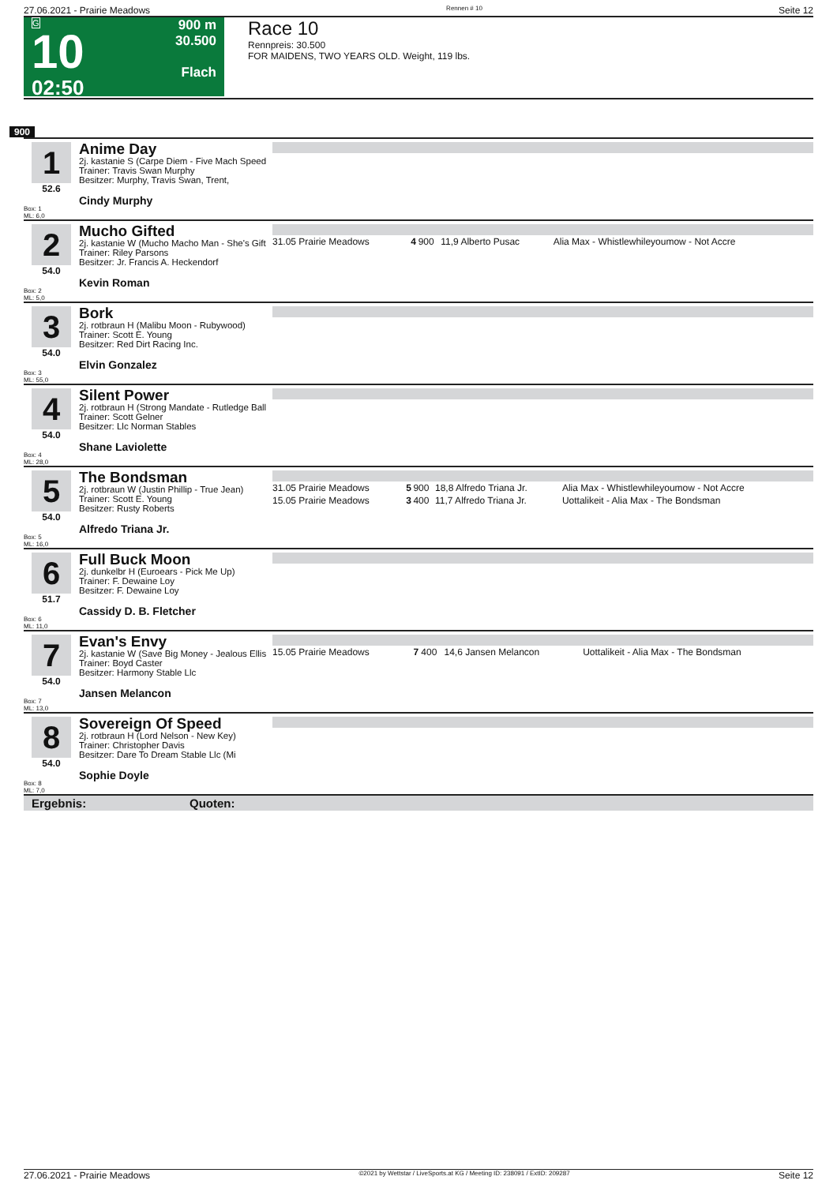27.06.2021 - Prairie Meadows Rennen # 10 Seite 12
G
10
02:50
900 m
30.500
Flach
Race 10
Rennpreis: 30.500
FOR MAIDENS, TWO YEARS OLD. Weight, 119 lbs.
900
1
52.6
Box: 1
ML: 6,0
Anime Day
2j. kastanie S (Carpe Diem - Five Mach Speed
Trainer: Travis Swan Murphy
Besitzer: Murphy, Travis Swan, Trent,
Cindy Murphy
2
54.0
Box: 2
ML: 5,0
Mucho Gifted
2j. kastanie W (Mucho Macho Man - She's Gift
Trainer: Riley Parsons
Besitzer: Jr. Francis A. Heckendorf
Kevin Roman
| 31.05 Prairie Meadows | 4 | 900 | 11,9 Alberto Pusac | Alia Max - Whistlewhileyoumow - Not Accre |
3
54.0
Box: 3
ML: 55,0
Bork
2j. rotbraun H (Malibu Moon - Rubywood)
Trainer: Scott E. Young
Besitzer: Red Dirt Racing Inc.
Elvin Gonzalez
4
54.0
Box: 4
ML: 28,0
Silent Power
2j. rotbraun H (Strong Mandate - Rutledge Ball
Trainer: Scott Gelner
Besitzer: Llc Norman Stables
Shane Laviolette
5
54.0
Box: 5
ML: 16,0
The Bondsman
2j. rotbraun W (Justin Phillip - True Jean)
Trainer: Scott E. Young
Besitzer: Rusty Roberts
Alfredo Triana Jr.
| 31.05 Prairie Meadows | 5 | 900 | 18,8 Alfredo Triana Jr. | Alia Max - Whistlewhileyoumow - Not Accre |
| 15.05 Prairie Meadows | 3 | 400 | 11,7 Alfredo Triana Jr. | Uottalikeit - Alia Max - The Bondsman |
6
51.7
Box: 6
ML: 11,0
Full Buck Moon
2j. dunkelbr H (Euroears - Pick Me Up)
Trainer: F. Dewaine Loy
Besitzer: F. Dewaine Loy
Cassidy D. B. Fletcher
7
54.0
Box: 7
ML: 13,0
Evan's Envy
2j. kastanie W (Save Big Money - Jealous Ellis
Trainer: Boyd Caster
Besitzer: Harmony Stable Llc
Jansen Melancon
| 15.05 Prairie Meadows | 7 | 400 | 14,6 Jansen Melancon | Uottalikeit - Alia Max - The Bondsman |
8
54.0
Box: 8
ML: 7,0
Sovereign Of Speed
2j. rotbraun H (Lord Nelson - New Key)
Trainer: Christopher Davis
Besitzer: Dare To Dream Stable Llc (Mi
Sophie Doyle
Ergebnis: Quoten:
27.06.2021 - Prairie Meadows ©2021 by Wettstar / LiveSports.at KG / Meeting ID: 238091 / ExtID: 209287 Seite 12